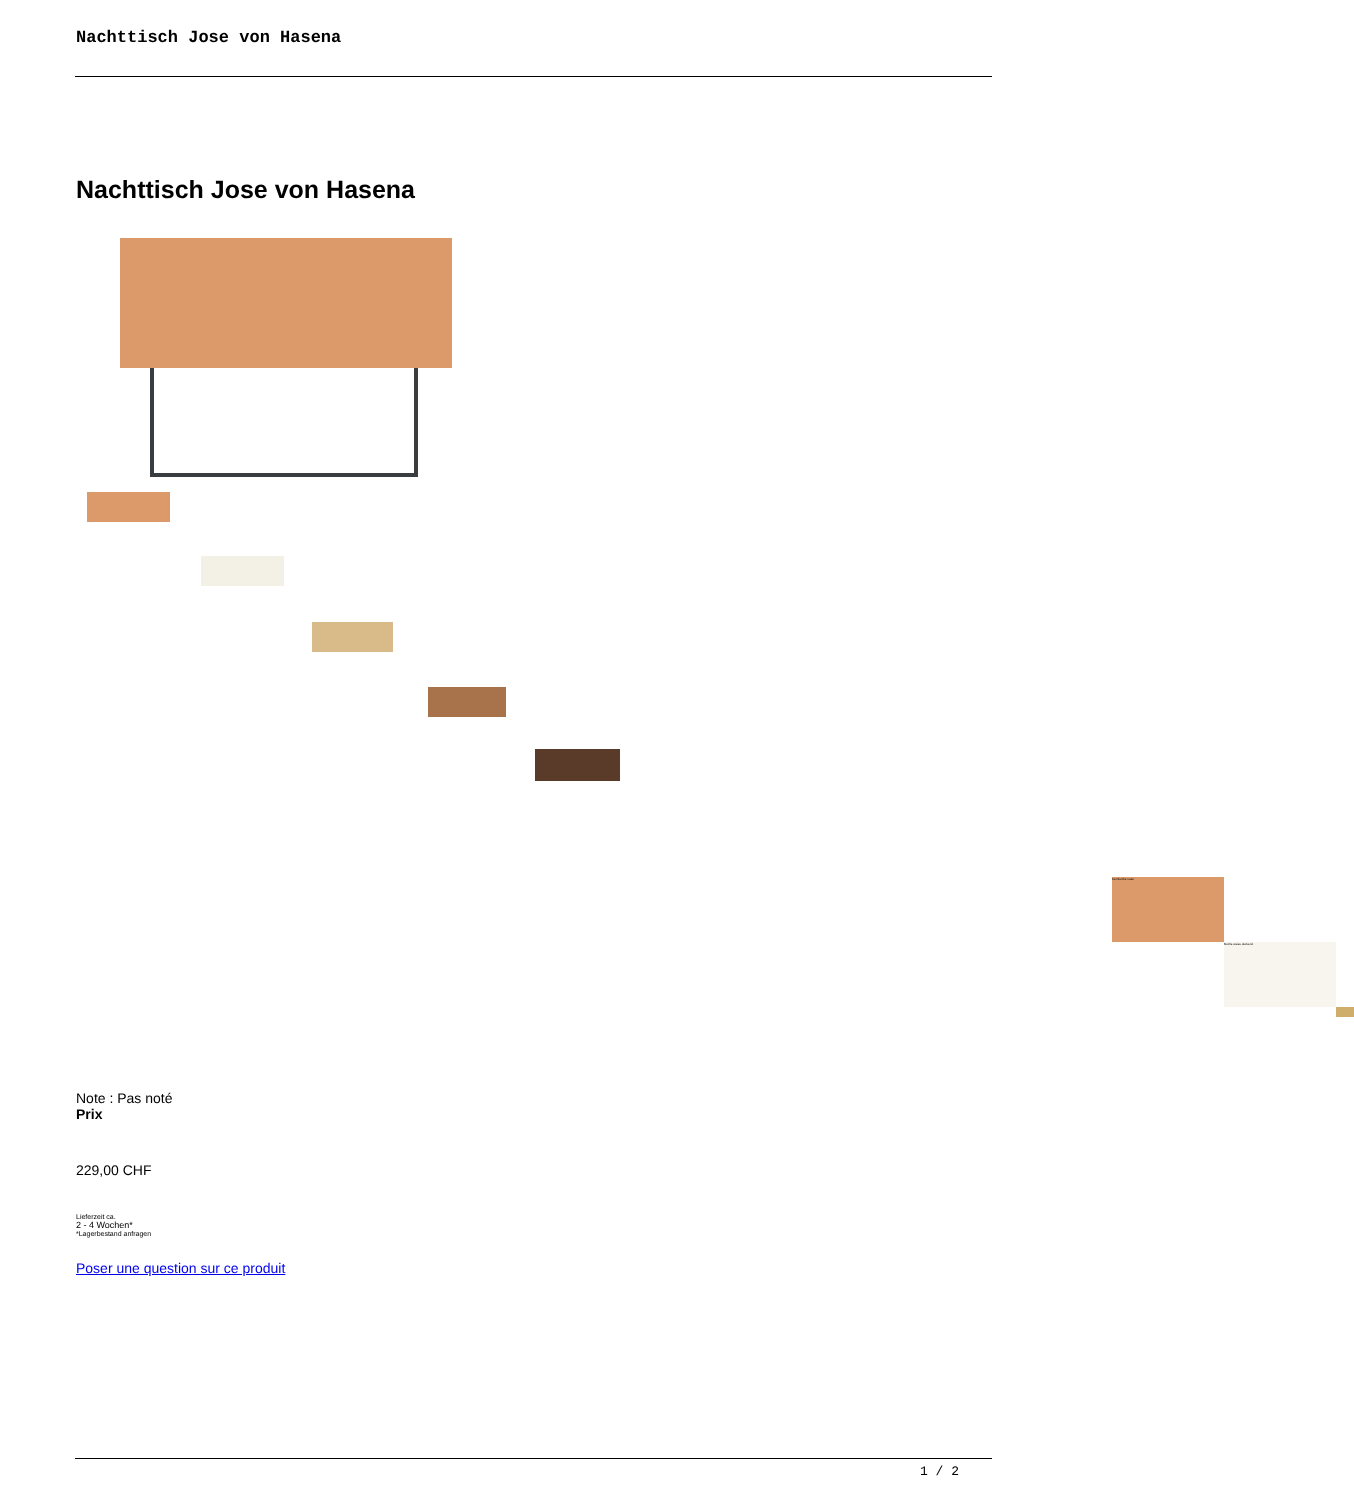Nachttisch Jose von Hasena
Nachttisch Jose von Hasena
Kernbuche natur
Buche weiss deckend
Note : Pas noté
Prix
229,00 CHF
Lieferzeit ca.
2 - 4 Wochen*
*Lagerbestand anfragen
Poser une question sur ce produit
1 / 2